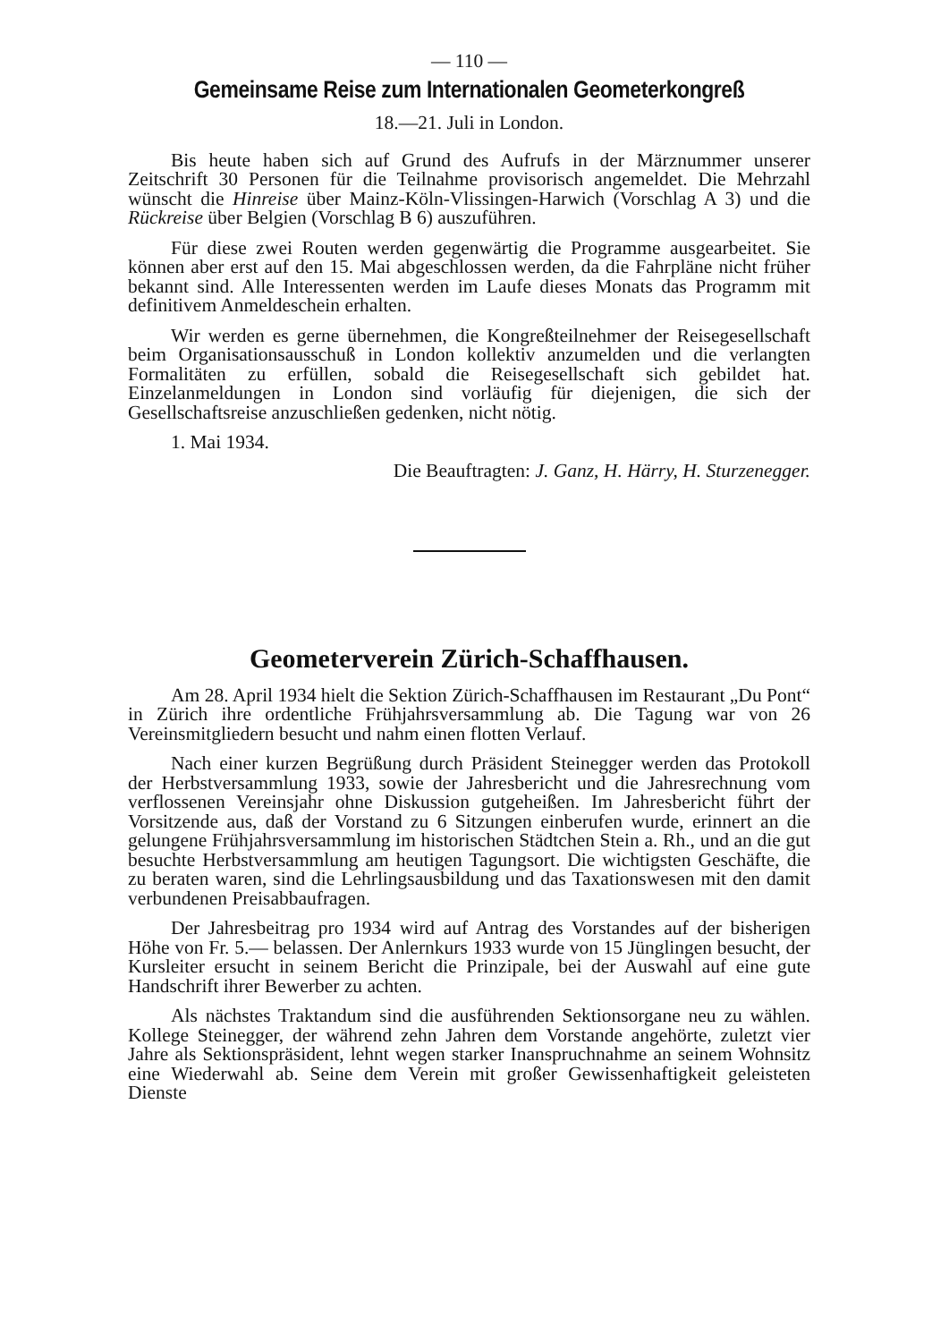— 110 —
Gemeinsame Reise zum Internationalen Geometerkongreß
18.—21. Juli in London.
Bis heute haben sich auf Grund des Aufrufs in der Märznummer unserer Zeitschrift 30 Personen für die Teilnahme provisorisch angemeldet. Die Mehrzahl wünscht die Hinreise über Mainz-Köln-Vlissingen-Harwich (Vorschlag A 3) und die Rückreise über Belgien (Vorschlag B 6) auszuführen.
Für diese zwei Routen werden gegenwärtig die Programme ausgearbeitet. Sie können aber erst auf den 15. Mai abgeschlossen werden, da die Fahrpläne nicht früher bekannt sind. Alle Interessenten werden im Laufe dieses Monats das Programm mit definitivem Anmeldeschein erhalten.
Wir werden es gerne übernehmen, die Kongreßteilnehmer der Reisegesellschaft beim Organisationsausschuß in London kollektiv anzumelden und die verlangten Formalitäten zu erfüllen, sobald die Reisegesellschaft sich gebildet hat. Einzelanmeldungen in London sind vorläufig für diejenigen, die sich der Gesellschaftsreise anzuschließen gedenken, nicht nötig.
1. Mai 1934.
Die Beauftragten: J. Ganz, H. Härry, H. Sturzenegger.
Geometerverein Zürich-Schaffhausen.
Am 28. April 1934 hielt die Sektion Zürich-Schaffhausen im Restaurant „Du Pont“ in Zürich ihre ordentliche Frühjahrsversammlung ab. Die Tagung war von 26 Vereinsmitgliedern besucht und nahm einen flotten Verlauf.
Nach einer kurzen Begrüßung durch Präsident Steinegger werden das Protokoll der Herbstversammlung 1933, sowie der Jahresbericht und die Jahresrechnung vom verflossenen Vereinsjahr ohne Diskussion gutgeheißen. Im Jahresbericht führt der Vorsitzende aus, daß der Vorstand zu 6 Sitzungen einberufen wurde, erinnert an die gelungene Frühjahrsversammlung im historischen Städtchen Stein a. Rh., und an die gut besuchte Herbstversammlung am heutigen Tagungsort. Die wichtigsten Geschäfte, die zu beraten waren, sind die Lehrlingsausbildung und das Taxationswesen mit den damit verbundenen Preisabbaufragen.
Der Jahresbeitrag pro 1934 wird auf Antrag des Vorstandes auf der bisherigen Höhe von Fr. 5.— belassen. Der Anlernkurs 1933 wurde von 15 Jünglingen besucht, der Kursleiter ersucht in seinem Bericht die Prinzipale, bei der Auswahl auf eine gute Handschrift ihrer Bewerber zu achten.
Als nächstes Traktandum sind die ausführenden Sektionsorgane neu zu wählen. Kollege Steinegger, der während zehn Jahren dem Vorstande angehörte, zuletzt vier Jahre als Sektionspräsident, lehnt wegen starker Inanspruchnahme an seinem Wohnsitz eine Wiederwahl ab. Seine dem Verein mit großer Gewissenhaftigkeit geleisteten Dienste